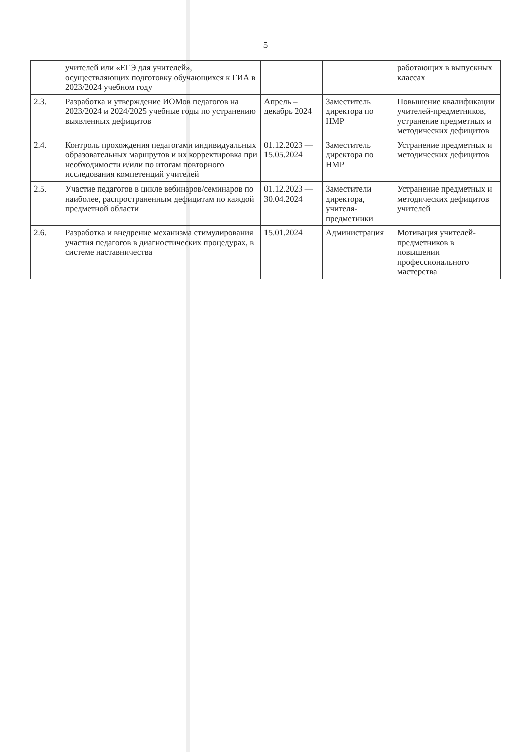5
| | учителей или «ЕГЭ для учителей», осуществляющих подготовку обучающихся к ГИА в 2023/2024 учебном году | | | работающих в выпускных классах |
| 2.3. | Разработка и утверждение ИОМов педагогов на 2023/2024 и 2024/2025 учебные годы по устранению выявленных дефицитов | Апрель – декабрь 2024 | Заместитель директора по НМР | Повышение квалификации учителей-предметников, устранение предметных и методических дефицитов |
| 2.4. | Контроль прохождения педагогами индивидуальных образовательных маршрутов и их корректировка при необходимости и/или по итогам повторного исследования компетенций учителей | 01.12.2023 — 15.05.2024 | Заместитель директора по НМР | Устранение предметных и методических дефицитов |
| 2.5. | Участие педагогов в цикле вебинаров/семинаров по наиболее, распространенным дефицитам по каждой предметной области | 01.12.2023 — 30.04.2024 | Заместители директора, учителя-предметники | Устранение предметных и методических дефицитов учителей |
| 2.6. | Разработка и внедрение механизма стимулирования участия педагогов в диагностических процедурах, в системе наставничества | 15.01.2024 | Администрация | Мотивация учителей-предметников в повышении профессионального мастерства |